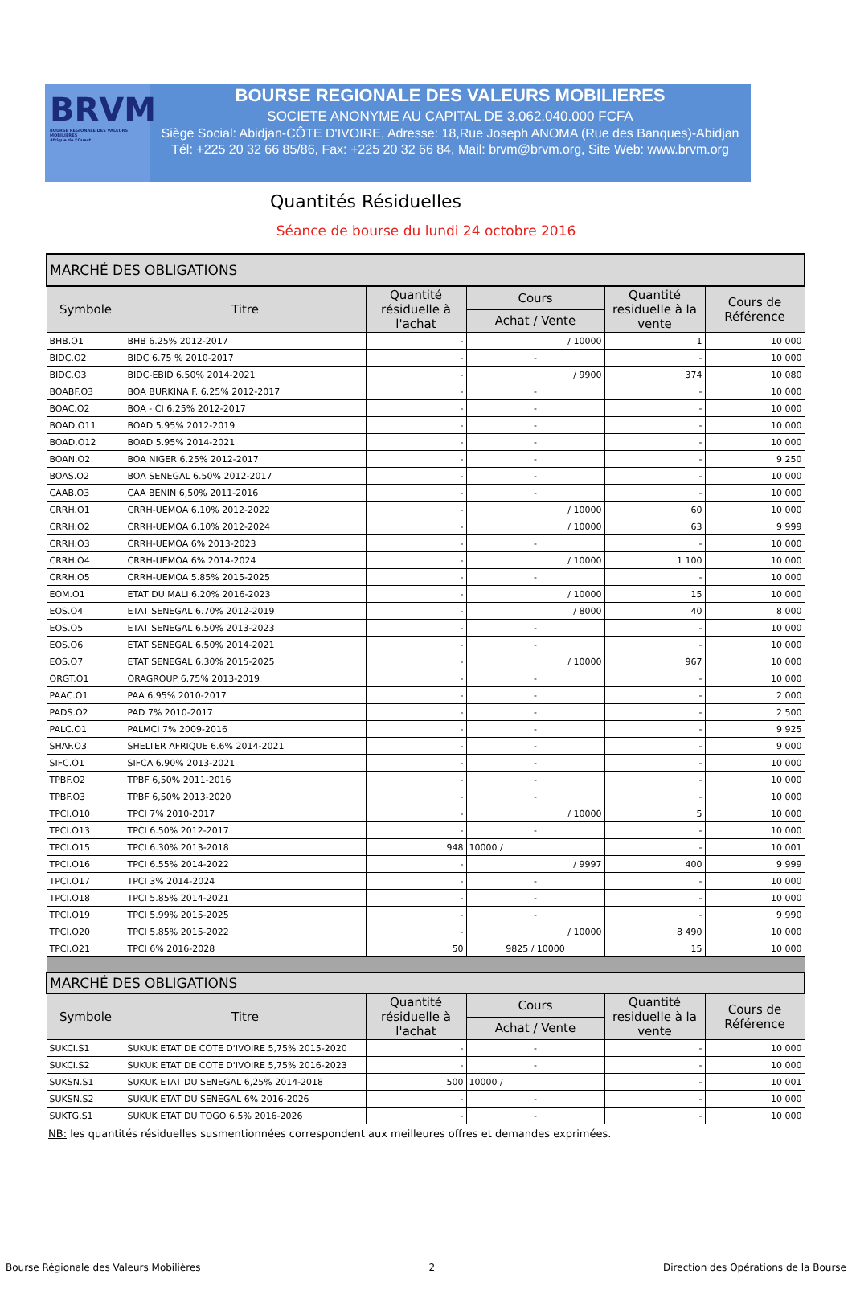BRVM
BOURSE REGIONALE DES VALEURS MOBILIERES
Afrique de l'Ouest
BOURSE REGIONALE DES VALEURS MOBILIERES
SOCIETE ANONYME AU CAPITAL DE 3.062.040.000 FCFA
Siège Social: Abidjan-CÔTE D'IVOIRE, Adresse: 18,Rue Joseph ANOMA (Rue des Banques)-Abidjan
Tél: +225 20 32 66 85/86, Fax: +225 20 32 66 84, Mail: brvm@brvm.org, Site Web: www.brvm.org
Quantités Résiduelles
Séance de bourse du lundi 24 octobre 2016
| MARCHÉ DES OBLIGATIONS | | | | | |
| --- | --- | --- | --- | --- | --- |
| Symbole | Titre | Quantité résiduelle à l'achat | Cours | Quantité residuelle à la vente | Cours de Référence |
| | | | Achat / Vente | | |
| BHB.O1 | BHB 6.25% 2012-2017 | - | / 10000 | 1 | 10 000 |
| BIDC.O2 | BIDC 6.75 % 2010-2017 | - | - | - | 10 000 |
| BIDC.O3 | BIDC-EBID 6.50% 2014-2021 | - | / 9900 | 374 | 10 080 |
| BOABF.O3 | BOA BURKINA F. 6.25% 2012-2017 | - | - | - | 10 000 |
| BOAC.O2 | BOA - CI 6.25% 2012-2017 | - | - | - | 10 000 |
| BOAD.O11 | BOAD 5.95% 2012-2019 | - | - | - | 10 000 |
| BOAD.O12 | BOAD 5.95% 2014-2021 | - | - | - | 10 000 |
| BOAN.O2 | BOA NIGER 6.25% 2012-2017 | - | - | - | 9 250 |
| BOAS.O2 | BOA SENEGAL 6.50% 2012-2017 | - | - | - | 10 000 |
| CAAB.O3 | CAA BENIN 6,50% 2011-2016 | - | - | - | 10 000 |
| CRRH.O1 | CRRH-UEMOA 6.10% 2012-2022 | - | / 10000 | 60 | 10 000 |
| CRRH.O2 | CRRH-UEMOA 6.10% 2012-2024 | - | / 10000 | 63 | 9 999 |
| CRRH.O3 | CRRH-UEMOA 6% 2013-2023 | - | - | - | 10 000 |
| CRRH.O4 | CRRH-UEMOA 6% 2014-2024 | - | / 10000 | 1 100 | 10 000 |
| CRRH.O5 | CRRH-UEMOA 5.85% 2015-2025 | - | - | - | 10 000 |
| EOM.O1 | ETAT DU MALI 6.20% 2016-2023 | - | / 10000 | 15 | 10 000 |
| EOS.O4 | ETAT SENEGAL 6.70% 2012-2019 | - | / 8000 | 40 | 8 000 |
| EOS.O5 | ETAT SENEGAL 6.50% 2013-2023 | - | - | - | 10 000 |
| EOS.O6 | ETAT SENEGAL 6.50% 2014-2021 | - | - | - | 10 000 |
| EOS.O7 | ETAT SENEGAL 6.30% 2015-2025 | - | / 10000 | 967 | 10 000 |
| ORGT.O1 | ORAGROUP 6.75% 2013-2019 | - | - | - | 10 000 |
| PAAC.O1 | PAA 6.95% 2010-2017 | - | - | - | 2 000 |
| PADS.O2 | PAD 7% 2010-2017 | - | - | - | 2 500 |
| PALC.O1 | PALMCI 7% 2009-2016 | - | - | - | 9 925 |
| SHAF.O3 | SHELTER AFRIQUE 6.6% 2014-2021 | - | - | - | 9 000 |
| SIFC.O1 | SIFCA 6.90% 2013-2021 | - | - | - | 10 000 |
| TPBF.O2 | TPBF 6,50% 2011-2016 | - | - | - | 10 000 |
| TPBF.O3 | TPBF 6,50% 2013-2020 | - | - | - | 10 000 |
| TPCI.O10 | TPCI 7% 2010-2017 | - | / 10000 | 5 | 10 000 |
| TPCI.O13 | TPCI 6.50% 2012-2017 | - | - | - | 10 000 |
| TPCI.O15 | TPCI 6.30% 2013-2018 | 948 | 10000 / | - | 10 001 |
| TPCI.O16 | TPCI 6.55% 2014-2022 | - | / 9997 | 400 | 9 999 |
| TPCI.O17 | TPCI 3% 2014-2024 | - | - | - | 10 000 |
| TPCI.O18 | TPCI 5.85% 2014-2021 | - | - | - | 10 000 |
| TPCI.O19 | TPCI 5.99% 2015-2025 | - | - | - | 9 990 |
| TPCI.O20 | TPCI 5.85% 2015-2022 | - | / 10000 | 8 490 | 10 000 |
| TPCI.O21 | TPCI 6% 2016-2028 | 50 | 9825 / 10000 | 15 | 10 000 |
| MARCHÉ DES OBLIGATIONS | | | | | |
| Symbole | Titre | Quantité résiduelle à l'achat | Cours | Quantité residuelle à la vente | Cours de Référence |
| | | | Achat / Vente | | |
| SUKCI.S1 | SUKUK ETAT DE COTE D'IVOIRE 5,75% 2015-2020 | - | - | - | 10 000 |
| SUKCI.S2 | SUKUK ETAT DE COTE D'IVOIRE 5,75% 2016-2023 | - | - | - | 10 000 |
| SUKSN.S1 | SUKUK ETAT DU SENEGAL 6,25% 2014-2018 | 500 | 10000 / | - | 10 001 |
| SUKSN.S2 | SUKUK ETAT DU SENEGAL 6% 2016-2026 | - | - | - | 10 000 |
| SUKTG.S1 | SUKUK ETAT DU TOGO 6,5% 2016-2026 | - | - | - | 10 000 |
NB: les quantités résiduelles susmentionnées correspondent aux meilleures offres et demandes exprimées.
Bourse Régionale des Valeurs Mobilières 2 Direction des Opérations de la Bourse